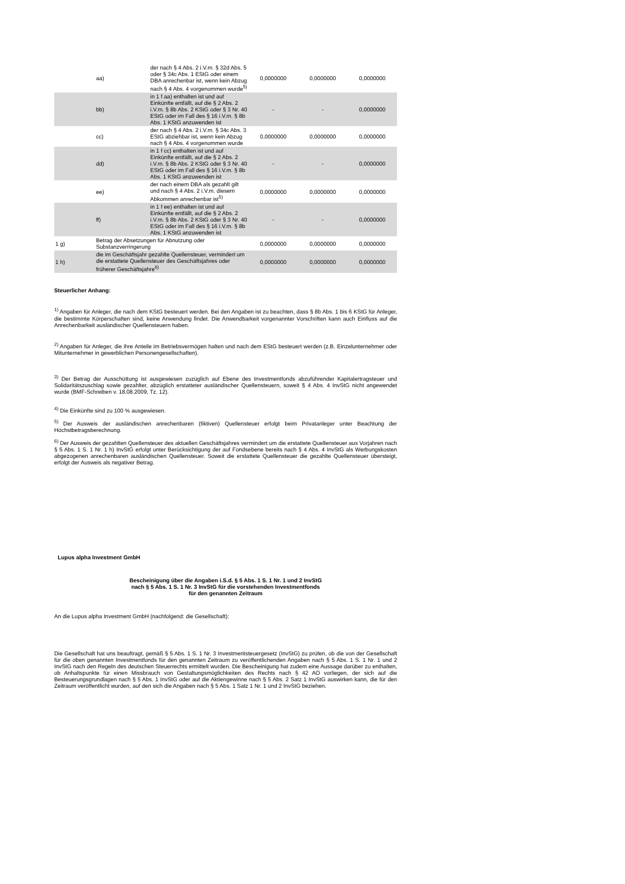| | aa) | der nach § 4 Abs. 2 i.V.m. § 32d Abs. 5 oder § 34c Abs. 1 EStG oder einem DBA anrechenbar ist, wenn kein Abzug nach § 4 Abs. 4 vorgenommen wurde<sup>5)</sup> | 0,0000000 | 0,0000000 | 0,0000000 |
| | bb) | in 1 f aa) enthalten ist und auf Einkünfte entfällt, auf die § 2 Abs. 2 i.V.m. § 8b Abs. 2 KStG oder § 3 Nr. 40 EStG oder im Fall des § 16 i.V.m. § 8b Abs. 1 KStG anzuwenden ist | - | - | 0,0000000 |
| | cc) | der nach § 4 Abs. 2 i.V.m. § 34c Abs. 3 EStG abziehbar ist, wenn kein Abzug nach § 4 Abs. 4 vorgenommen wurde | 0,0000000 | 0,0000000 | 0,0000000 |
| | dd) | in 1 f cc) enthalten ist und auf Einkünfte entfällt, auf die § 2 Abs. 2 i.V.m. § 8b Abs. 2 KStG oder § 3 Nr. 40 EStG oder im Fall des § 16 i.V.m. § 8b Abs. 1 KStG anzuwenden ist | - | - | 0,0000000 |
| | ee) | der nach einem DBA als gezahlt gilt und nach § 4 Abs. 2 i.V.m. diesem Abkommen anrechenbar ist<sup>5)</sup> | 0,0000000 | 0,0000000 | 0,0000000 |
| | ff) | in 1 f ee) enthalten ist und auf Einkünfte entfällt, auf die § 2 Abs. 2 i.V.m. § 8b Abs. 2 KStG oder § 3 Nr. 40 EStG oder im Fall des § 16 i.V.m. § 8b Abs. 1 KStG anzuwenden ist | - | - | 0,0000000 |
| 1 g) | Betrag der Absetzungen für Abnutzung oder Substanzverringerung | | 0,0000000 | 0,0000000 | 0,0000000 |
| 1 h) | die im Geschäftsjahr gezahlte Quellensteuer, vermindert um die erstattete Quellensteuer des Geschäftsjahres oder früherer Geschäftsjahre<sup>6)</sup> | | 0,0000000 | 0,0000000 | 0,0000000 |
Steuerlicher Anhang:
<sup>1)</sup> Angaben für Anleger, die nach dem KStG besteuert werden. Bei den Angaben ist zu beachten, dass § 8b Abs. 1 bis 6 KStG für Anleger, die bestimmte Körperschaften sind, keine Anwendung findet. Die Anwendbarkeit vorgenannter Vorschriften kann auch Einfluss auf die Anrechenbarkeit ausländischer Quellensteuern haben.
<sup>2)</sup> Angaben für Anleger, die ihre Anteile im Betriebsvermögen halten und nach dem EStG besteuert werden (z.B. Einzelunternehmer oder Mitunternehmer in gewerblichen Personengesellschaften).
<sup>3)</sup> Der Betrag der Ausschüttung ist ausgewiesen zuzüglich auf Ebene des Investmentfonds abzuführender Kapitalertragsteuer und Solidaritätszuschlag sowie gezahlter, abzüglich erstatteter ausländischer Quellensteuern, soweit § 4 Abs. 4 InvStG nicht angewendet wurde (BMF-Schreiben v. 18.08.2009, Tz. 12).
<sup>4)</sup> Die Einkünfte sind zu 100 % ausgewiesen.
<sup>5)</sup> Der Ausweis der ausländischen anrechenbaren (fiktiven) Quellensteuer erfolgt beim Privatanleger unter Beachtung der Höchstbetragsberechnung.
<sup>6)</sup> Der Ausweis der gezahlten Quellensteuer des aktuellen Geschäftsjahres vermindert um die erstattete Quellensteuer aus Vorjahren nach § 5 Abs. 1 S. 1 Nr. 1 h) InvStG erfolgt unter Berücksichtigung der auf Fondsebene bereits nach § 4 Abs. 4 InvStG als Werbungskosten abgezogenen anrechenbaren ausländischen Quellensteuer. Soweit die erstattete Quellensteuer die gezahlte Quellensteuer übersteigt, erfolgt der Ausweis als negativer Betrag.
Lupus alpha Investment GmbH
Bescheinigung über die Angaben i.S.d. § 5 Abs. 1 S. 1 Nr. 1 und 2 InvStG
nach § 5 Abs. 1 S. 1 Nr. 3 InvStG für die vorstehenden Investmentfonds
für den genannten Zeitraum
An die Lupus alpha Investment GmbH (nachfolgend: die Gesellschaft):
Die Gesellschaft hat uns beauftragt, gemäß § 5 Abs. 1 S. 1 Nr. 3 Investmentsteuergesetz (InvStG) zu prüfen, ob die von der Gesellschaft für die oben genannten Investmentfonds für den genannten Zeitraum zu veröffentlichenden Angaben nach § 5 Abs. 1 S. 1 Nr. 1 und 2 InvStG nach den Regeln des deutschen Steuerrechts ermittelt wurden. Die Bescheinigung hat zudem eine Aussage darüber zu enthalten, ob Anhaltspunkte für einen Missbrauch von Gestaltungsmöglichkeiten des Rechts nach § 42 AO vorliegen, der sich auf die Besteuerungsgrundlagen nach § 5 Abs. 1 InvStG oder auf die Aktiengewinne nach § 5 Abs. 2 Satz 1 InvStG auswirken kann, die für den Zeitraum veröffentlicht wurden, auf den sich die Angaben nach § 5 Abs. 1 Satz 1 Nr. 1 und 2 InvStG beziehen.